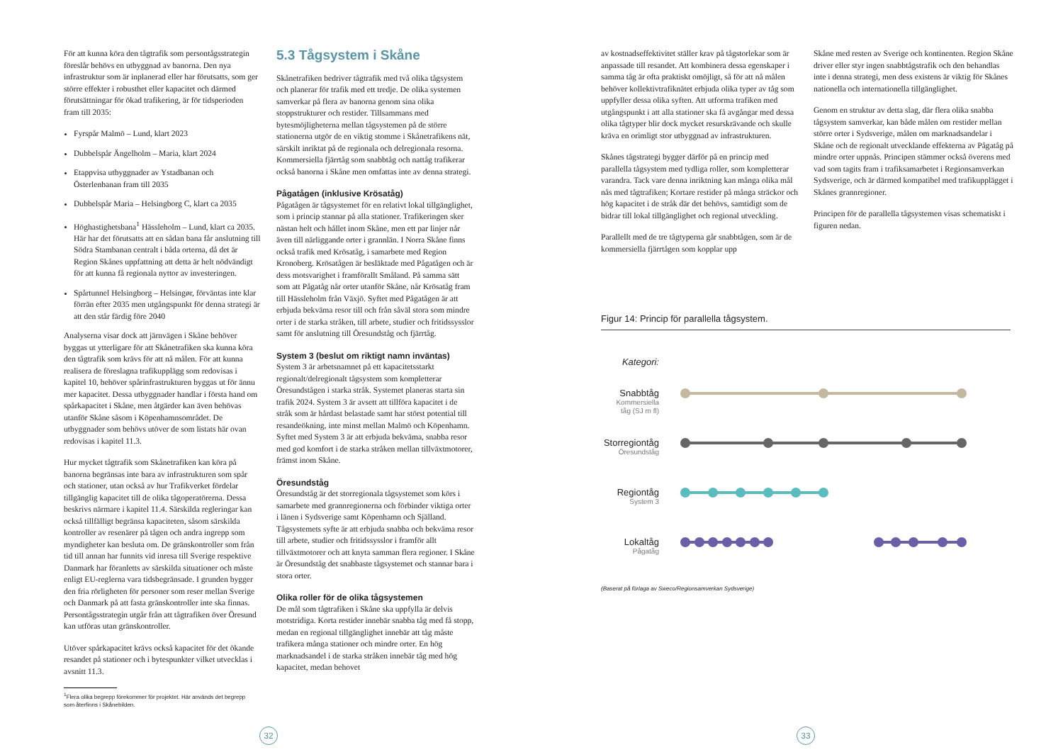För att kunna köra den tågtrafik som persontågsstrategin föreslår behövs en utbyggnad av banorna. Den nya infrastruktur som är inplanerad eller har förutsatts, som ger större effekter i robusthet eller kapacitet och därmed förutsättningar för ökad trafikering, är för tidsperioden fram till 2035:
Fyrspår Malmö – Lund, klart 2023
Dubbelspår Ängelholm – Maria, klart 2024
Etappvisa utbyggnader av Ystadbanan och Österlenbanan fram till 2035
Dubbelspår Maria – Helsingborg C, klart ca 2035
Höghastighetsbana<sup>1</sup> Hässleholm – Lund, klart ca 2035. Här har det förutsatts att en sådan bana får anslutning till Södra Stambanan centralt i båda orterna, då det är Region Skånes uppfattning att detta är helt nödvändigt för att kunna få regionala nyttor av investeringen.
Spårtunnel Helsingborg – Helsingør, förväntas inte klar förrän efter 2035 men utgångspunkt för denna strategi är att den står färdig före 2040
Analyserna visar dock att järnvägen i Skåne behöver byggas ut ytterligare för att Skånetrafiken ska kunna köra den tågtrafik som krävs för att nå målen. För att kunna realisera de föreslagna trafikupplägg som redovisas i kapitel 10, behöver spårinfrastrukturen byggas ut för ännu mer kapacitet. Dessa utbyggnader handlar i första hand om spårkapacitet i Skåne, men åtgärder kan även behövas utanför Skåne såsom i Köpenhamnsområdet. De utbyggnader som behövs utöver de som listats här ovan redovisas i kapitel 11.3.
Hur mycket tågtrafik som Skånetrafiken kan köra på banorna begränsas inte bara av infrastrukturen som spår och stationer, utan också av hur Trafikverket fördelar tillgänglig kapacitet till de olika tågoperatörerna. Dessa beskrivs närmare i kapitel 11.4. Särskilda regleringar kan också tillfälligt begränsa kapaciteten, såsom särskilda kontroller av resenärer på tågen och andra ingrepp som myndigheter kan besluta om. De gränskontroller som från tid till annan har funnits vid inresa till Sverige respektive Danmark har föranletts av särskilda situationer och måste enligt EU-reglerna vara tidsbegränsade. I grunden bygger den fria rörligheten för personer som reser mellan Sverige och Danmark på att fasta gränskontroller inte ska finnas. Persontågsstrategin utgår från att tågtrafiken över Öresund kan utföras utan gränskontroller.
Utöver spårkapacitet krävs också kapacitet för det ökande resandet på stationer och i bytespunkter vilket utvecklas i avsnitt 11.3.
<sup>1</sup> Flera olika begrepp förekommer för projektet. Här används det begrepp
som återfinns i Skånebilden.
5.3 Tågsystem i Skåne
Skånetrafiken bedriver tågtrafik med två olika tågsystem och planerar för trafik med ett tredje. De olika systemen samverkar på flera av banorna genom sina olika stoppstrukturer och restider. Tillsammans med bytesmöjligheterna mellan tågsystemen på de större stationerna utgör de en viktig stomme i Skånetrafikens nät, särskilt inriktat på de regionala och delregionala resorna. Kommersiella fjärrtåg som snabbtåg och nattåg trafikerar också banorna i Skåne men omfattas inte av denna strategi.
Pågatågen (inklusive Krösatåg)
Pågatågen är tågsystemet för en relativt lokal tillgänglighet, som i princip stannar på alla stationer. Trafikeringen sker nästan helt och hållet inom Skåne, men ett par linjer når även till närliggande orter i grannlän. I Norra Skåne finns också trafik med Krösatåg, i samarbete med Region Kronoberg. Krösatågen är besläktade med Pågatågen och är dess motsvarighet i framförallt Småland. På samma sätt som att Pågatåg når orter utanför Skåne, når Krösatåg fram till Hässleholm från Växjö. Syftet med Pågatågen är att erbjuda bekväma resor till och från såväl stora som mindre orter i de starka stråken, till arbete, studier och fritidssysslor samt för anslutning till Öresundståg och fjärrtåg.
System 3 (beslut om riktigt namn inväntas)
System 3 är arbetsnamnet på ett kapacitetsstarkt regionalt/delregionalt tågsystem som kompletterar Öresundstågen i starka stråk. Systemet planeras starta sin trafik 2024. System 3 är avsett att tillföra kapacitet i de stråk som är hårdast belastade samt har störst potential till resandeökning, inte minst mellan Malmö och Köpenhamn. Syftet med System 3 är att erbjuda bekväma, snabba resor med god komfort i de starka stråken mellan tillväxtmotorer, främst inom Skåne.
Öresundståg
Öresundståg är det storregionala tågsystemet som körs i samarbete med grannregionerna och förbinder viktiga orter i länen i Sydsverige samt Köpenhamn och Själland. Tågsystemets syfte är att erbjuda snabba och bekväma resor till arbete, studier och fritidssysslor i framför allt tillväxtmotorer och att knyta samman flera regioner. I Skåne är Öresundståg det snabbaste tågsystemet och stannar bara i stora orter.
Olika roller för de olika tågsystemen
De mål som tågtrafiken i Skåne ska uppfylla är delvis motstridiga. Korta restider innebär snabba tåg med få stopp, medan en regional tillgänglighet innebär att tåg måste trafikera många stationer och mindre orter. En hög marknadsandel i de starka stråken innebär tåg med hög kapacitet, medan behovet
32
av kostnadseffektivitet ställer krav på tågstorlekar som är anpassade till resandet. Att kombinera dessa egenskaper i samma tåg är ofta praktiskt omöjligt, så för att nå målen behöver kollektivtrafiknätet erbjuda olika typer av tåg som uppfyller dessa olika syften. Att utforma trafiken med utgångspunkt i att alla stationer ska få avgångar med dessa olika tågtyper blir dock mycket resurskrävande och skulle kräva en orimligt stor utbyggnad av infrastrukturen.
Skånes tågstrategi bygger därför på en princip med parallella tågsystem med tydliga roller, som kompletterar varandra. Tack vare denna inriktning kan många olika mål nås med tågtrafiken; Kortare restider på många sträckor och hög kapacitet i de stråk där det behövs, samtidigt som de bidrar till lokal tillgänglighet och regional utveckling.
Parallellt med de tre tågtyperna går snabbtågen, som är de kommersiella fjärrtågen som kopplar upp
Skåne med resten av Sverige och kontinenten. Region Skåne driver eller styr ingen snabbtågstrafik och den behandlas inte i denna strategi, men dess existens är viktig för Skånes nationella och internationella tillgänglighet.
Genom en struktur av detta slag, där flera olika snabba tågsystem samverkar, kan både målen om restider mellan större orter i Sydsverige, målen om marknadsandelar i Skåne och de regionalt utvecklande effekterna av Pågatåg på mindre orter uppnås. Principen stämmer också överens med vad som tagits fram i trafiksamarbetet i Regionsamverkan Sydsverige, och är därmed kompatibel med trafikupplägget i Skånes grannregioner.
Principen för de parallella tågsystemen visas schematiskt i figuren nedan.
Figur 14: Princip för parallella tågsystem.
Kategori:
Snabbtåg
Kommersiella
tåg (SJ m fl)
Storregiontåg
Öresundståg
Regiontåg
System 3
Lokaltåg
Pågatåg
(Baserat på förlaga av Sweco/Regionsamverkan Sydsverige)
33